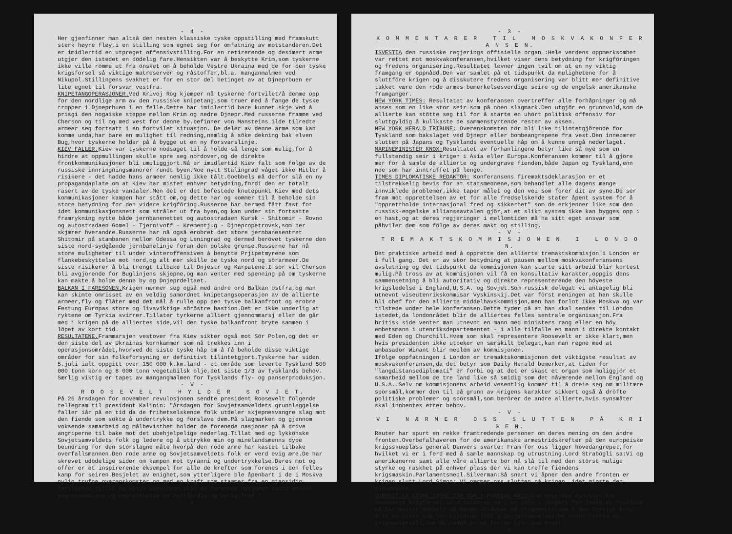- 4 -
Her gjenfinner man altså den nesten klassiske tyske oppstilling med framskutt sterk høyre fløy,i en stilling som egnet seg for omfatning av motstanderen.Det er imidlertid en utpreget offensivstilling.For en retirerende og desimert arme utgjør den istedet en dödelig fare.Hensikten var å beskytte Krim,som tyskerne ikke ville römme ut fra önsket om å beholde Vestre Ukraina med de for den tyske krigsförsel så viktige matreserver og råstoffer,bl.a. manganmalmen ved Nikupol.Stillingens svakhet er for en stor del betinget av at Djneprbuen er lite egnet til forsvar vestfra.
KNIPETANGOPERASJONER. Ved Krivoj Rog kjemper nå tyskerne fortvilet/å demme opp for den nordlige arm av den russiske knipetang,som truer med å fange de tyske tropper i Djneprbuen i en felle.Dette har imidlertid bare kunnet skje ved å prisgi den nogaiske steppe mellom Krim og nedre Djnepr.Med russerne framme ved Cherson og til og med vest for denne by,befinner von Mansteins ilde tilredte armeer seg fortsatt i en fortvilet situasjon. De deler av denne arme som kan komme unda,har bare en mulighet til redning,nemlig å söke dekning bak elven Bug,hvor tyskerne holder på å bygge ut en ny forsvarslinje.
KIEV FALLER. Kiev var tyskerne nödsaget til å holde så lenge som mulig,for å hindre at oppmullingen skulle spre seg nordover,og de direkte frontkommunikasjoner bli umuliggjort.Nå er imidlertid Kiev falt som fölge av de russiske innringningsmanörer rundt byen.Noe nytt Stalingrad våget ikke Hitler å risikere - det hadde hans armeer nemlig ikke tålt.Goebbels må derfor slå en ny propagandaplate om at Kiev har mistet enhver betydning,fordi den er totalt rasert av de tyske vandaler.Men det er det befestede knutepunkt Kiev med dets kommunikasjoner kampen har stått om,og dette har og kommer til å beholde sin store betydning for den videre krigföring.Russerne har hermed fått fast fot idet kommunikasjonsnett som stråler ut fra byen,og kan under sin fortsatte framrykning nytte både jernbanenettet og autostradaen Kursk - Shitomir - Rovno og autostradaen Gomel - Tjernivoff - Krementjug - Djnepropetrovsk,som her skjærer hverandre.Russerne har nå også erobret det store jernbanesentret Shitomir på stambanen mellom Odessa og Leningrad og dermed berövet tyskerne den siste nord-sydgående jernbanelinje foran den polske grense.Russerne har nå store muligheter til under vinteroffensiven å benytte Prjipetmyrene som flankebeskyttelse mot nord,og alt mer skille de tyske nord og sörarmeer.De siste risikerer å bli trengt tilbake til Dnjestr og Karpatene.I sör vil Cherson bli avgjörende for Buglinjens skjepne,og man venter med spenning på om tyskerne kan makte å holde denne by og Dnjeprdeltaet.
BALKAN I FARESONEN. Krigen nærmer seg også med andre ord Balkan östfra,og man kan skimte omrisset av en veldig samordnet knipetangsoperasjon av de allierte armeer,fly og flåter med det mål å rulle opp den tyske balkanfront og erobre Festung Europas store og livsviktige söröstre bastion.Det er ikke underlig at ryktene om Tyrkia svirrer.Tillater tyrkerne alliert gjennommarsj eller de går med i krigen på de alliertes side,vil den tyske balkanfront bryte sammen i löpet av kort tid.
RESULTATENE. Frammarsjen vestover fra Kiev sikter også mot Sör Polen,og det er den siste del av Ukrainas kornkammer som nå trekkes inn i operasjonsområdet,hvorved de siste tyske håp om å få beholde disse viktige områder for sin folkeforsyning er definitivt tilintetgjort.Tyskerne har siden 5.juli ialt oppgitt over 150 000 k.km.land - et område som leverte Tyskland 500 000 tonn korn og 6 000 tonn vegetabilsk olje,det siste 1/3 av Tysklands behov. Særlig viktig er tapet av mangangmalmen for Tysklands fly- og panserproduksjon.
- V -
R O O S E V E L T H Y L D E R S O V J E T.
På 26 årsdagen for november revulosjonen sendte president Roosevelt fölgende tellegram til president Kalinin: "Årsdagen for Sovjetsamveldets grunnleggelse faller iår på en tid da de frihetselskende folk utdeler skjepnesvangre slag mot den fiende som sökte å undertrykke og forslave dem.På slagmarken og gjennom voksende samarbeid og målbevisthet holder de forenede nasjoner på å drive angriperne til bake mot det ubehjelpelige nederlag.Tillat med og lykkönske Sovjetsamveldets folk og ledere og å uttrykke min og minelandsmenns dype beundring for den storslagne måte hvorpå den röde arme har kastet tilbake overfallsmannen.Den röde arme og Sovjetsamveldets folk er verd evig ære.De har skrevet udödelige sider om kampen mot tyranni og undertrykkelse.Deres mot og offer er et inspirerende eksempel for alle de krefter som forenes i den felles kamp for seiren.Besjelet av enighet,som ytterligere ble åpenbart i de i Moskva nylig trufne overenskomster,og med en kraft som stammer fra en gjensidig forståelse,tillit og aktiv samvirken,skal de forenede nasjoner kaste omkull angrepsmaktene og opprettholde en rettferdig og varig fred."
- V -
- 3 -
K O M M E N T A R E R T I L M O S K V A K O N F E R A N S E N.
ISVESTIA den russiske regjerings offisielle organ :Hele verdens oppmerksomhet var rettet mot moskvakonferansen,hvilket viser dens betydning for krigföringen og fredens organisering.Resultatet levner ingen tvil om at en ny viktig framgang er oppnådd.Den var samlet på et tidspunkt da mulighetene for å sluttföre krigen og å disskutere fredens organisering var blitt mer definitive takket være den röde armes bemerkelsesverdige seire og de engelsk amerikanske framganger.
NEW YORK TIMES: Resultatet av konferansen overtreffer alle forhåpninger og må anses som en like stor seir som på noen slagmark.Den utgjör en grunnvold,som de allierte kan stötte seg til for å starte en uhört politisk offensiv for sluttgyldig å kullkaste de sammenstyrtende rester av aksen.
NEW YORK HERALD TRIBUNE: Overenskomsten tör bli like tilintetgjörende for Tyskland som bakslaget ved Djnepr eller bombeangrepene fra vest.Den innebærer slutten på Japans og Tysklands eventuelle håp om å kunne unngå nederlaget.
MARINEMINISTER KNOX: Resultatet av forhanlingene betyr like så mye som en fullstendig seir i krigen i Asia eller Europa.Konferansen kommer til å gjöre mer for å samle de allierte og undergrave fienden,både Japan og Tyskland,enn noe som har inntruffet på lenge.
TIMES DIPLOMATISKE REDAKTÖR: Konferansens firemaktsdeklarasjon er et tilstrekkelig bevis for at statsmennene,som behandlet alle dagens mange innviklede problemer,ikke taper målet og den vei som förer dit av syne.De ser fram mot opprettelsen av et for alle fredselskende stater åpent system for å "opprettholde internasjonal fred og sikkerhet" som de erkjenner like som den russisk-engelske allianseavtalen gjör,at et slikt system ikke kan bygges opp i en hast,og at deres regjeringer i mellomtiden må ha sitt eget ansvar som påhviler dem som fölge av deres makt og stilling.
- V -
T R E M A K T S K O M M I S J O N E N I L O N D O N.
Det praktiske arbeid med å opprette den allierte tremaktskommisjon i London er i full gang. Det er av stor betydning at pausen mellom moskvakonferansens avslutning og det tidspunkt da kommisjonen kan starte sitt arbeid blir kortest mulig.På tross av at kommisjonen vil få en konsultativ karakter,oppgis dens sammensetning å bli autoritativ og direkte representerende den höyeste krigsledelse i England,U,S.A. og Sovjet.Som russisk delegat vi antagelig bli utnevnt viseutenrikskommisar Vyskinskij.Det var först meningen at han skulle bli chef for den allierte middelhavskommisjon,men han forlot ikke Moskva og var tilstede under hele konferansen.Dette tyder på at han skal sendes til London istedet,da londonrådet blir de alliertes felles sentrale organisasjon.Fra britisk side venter man utnevnt en mann med ministers rang eller en höy embetsmann i utenriksdepartementet - i alle tilfalle en mann i direkte kontakt med Eden og Churchill.Hvem som skal representere Roosevelt er ikke klart,men hvis presidenten ikke utpeker en særskilt delegat,kan man regne med at ambasadör Winant blir medlem av kommisjonen.
Ifölge oppfatningen i London er tremaktskommisjonen det viktigste resultat av moskvakonferansen,da det betyr som Daily Herald bemerker,at tiden for "langdistansediplomati" er forbi og at det er skapt et organ som muliggjör et samarbeid mellom de tre land like så smidig som det nåværende mellom England og U.S.A..Selv om kommisjonens arbeid vesentlig kommer til å dreie seg om militære spörsmål,kommer den til på grunn av krigens karakter sikkert også å dröfte politiske problemer og spörsmål,som berörer de andre allierte,hvis synsmåter skal innhentes etter behov.
- V -
V I N Æ R M E R O S S S L U T T E N P Å K R I G E N.
Reuter har spurt en rekke framtredende personer om deres mening om den andre fronten.Overbefalhaveren for de amerikanske armestridskrefter på den europeiske krigsskueplass general Denvers svarte: Fram for oss ligger hovedangrepet,for hvilket vi er i ferd med å samle mannskap og utrustning.Lord Strabögli sa:Vi og amerikanerne samt alle våre allierte bör nå slå til med den störst mulige styrke og raskhet på enhver plass der vi kan treffe fiendens krigsmaskin.Parlamentsmedl.Silverman:Så snart vi åpner den andre fronten er krigen slutt.Lord Simon: Vi nærmer oss slutten på krigen, idet minste den europeiske.
DOBBELT SÅ STORE TYSKE TAP SOM I FORRIGE KRIG. Den engelske minister for ökonomisk krigförsel,Lord Salborne,sa i en tale i Gosport for leden,at Tyskland nå har mistet dobbelt så mange soldater på slagmarken,som i den forrige krig. 9/10 av disse tap har tyskerne lidt i Sovjetsamveldet.De store forråd av krigsmateriell,som de hadde,er nå for en stor den brukt.
- V -